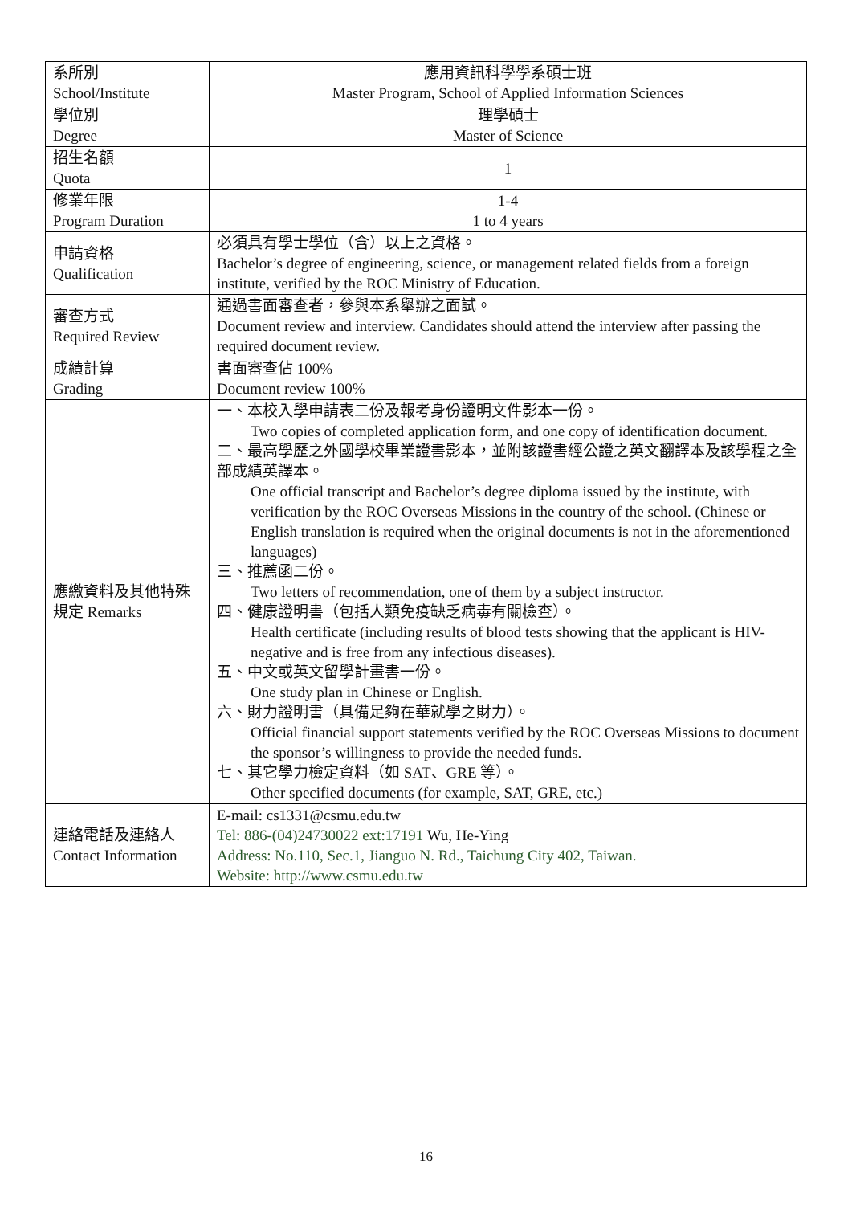| 系所別 School/Institute | 應用資訊科學學系碩士班 Master Program, School of Applied Information Sciences |
| 學位別 Degree | 理學碩士 Master of Science |
| 招生名額 Quota | 1 |
| 修業年限 Program Duration | 1-4 1 to 4 years |
| 申請資格 Qualification | 必須具有學士學位（含）以上之資格。 Bachelor’s degree of engineering, science, or management related fields from a foreign institute, verified by the ROC Ministry of Education. |
| 審查方式 Required Review | 通過書面審查者，參與本系舉辦之面試。 Document review and interview. Candidates should attend the interview after passing the required document review. |
| 成績計算 Grading | 書面審查佔 100% Document review 100% |
| 應繳資料及其他特殊規定 Remarks | 一、本校入學申請表二份及報考身份證明文件影本一份。 Two copies of completed application form, and one copy of identification document. 二、最高學歷之外國學校畢業證書影本，並附該證書經公證之英文翻譯本及該學程之全部成績英譯本。 One official transcript and Bachelor’s degree diploma issued by the institute, with verification by the ROC Overseas Missions in the country of the school. (Chinese or English translation is required when the original documents is not in the aforementioned languages) 三、推薦函二份。 Two letters of recommendation, one of them by a subject instructor. 四、健康證明書（包括人類免疫缺乏病毒有關檢查）。 Health certificate (including results of blood tests showing that the applicant is HIV-negative and is free from any infectious diseases). 五、中文或英文留學計畫書一份。 One study plan in Chinese or English. 六、財力證明書（具備足夠在華就學之財力）。 Official financial support statements verified by the ROC Overseas Missions to document the sponsor’s willingness to provide the needed funds. 七、其它學力檢定資料（如 SAT、GRE 等）。 Other specified documents (for example, SAT, GRE, etc.) |
| 連絡電話及連絡人 Contact Information | E-mail: cs1331@csmu.edu.tw Tel: 886-(04)24730022 ext:17191 Wu, He-Ying Address: No.110, Sec.1, Jianguo N. Rd., Taichung City 402, Taiwan. Website: http://www.csmu.edu.tw |
16